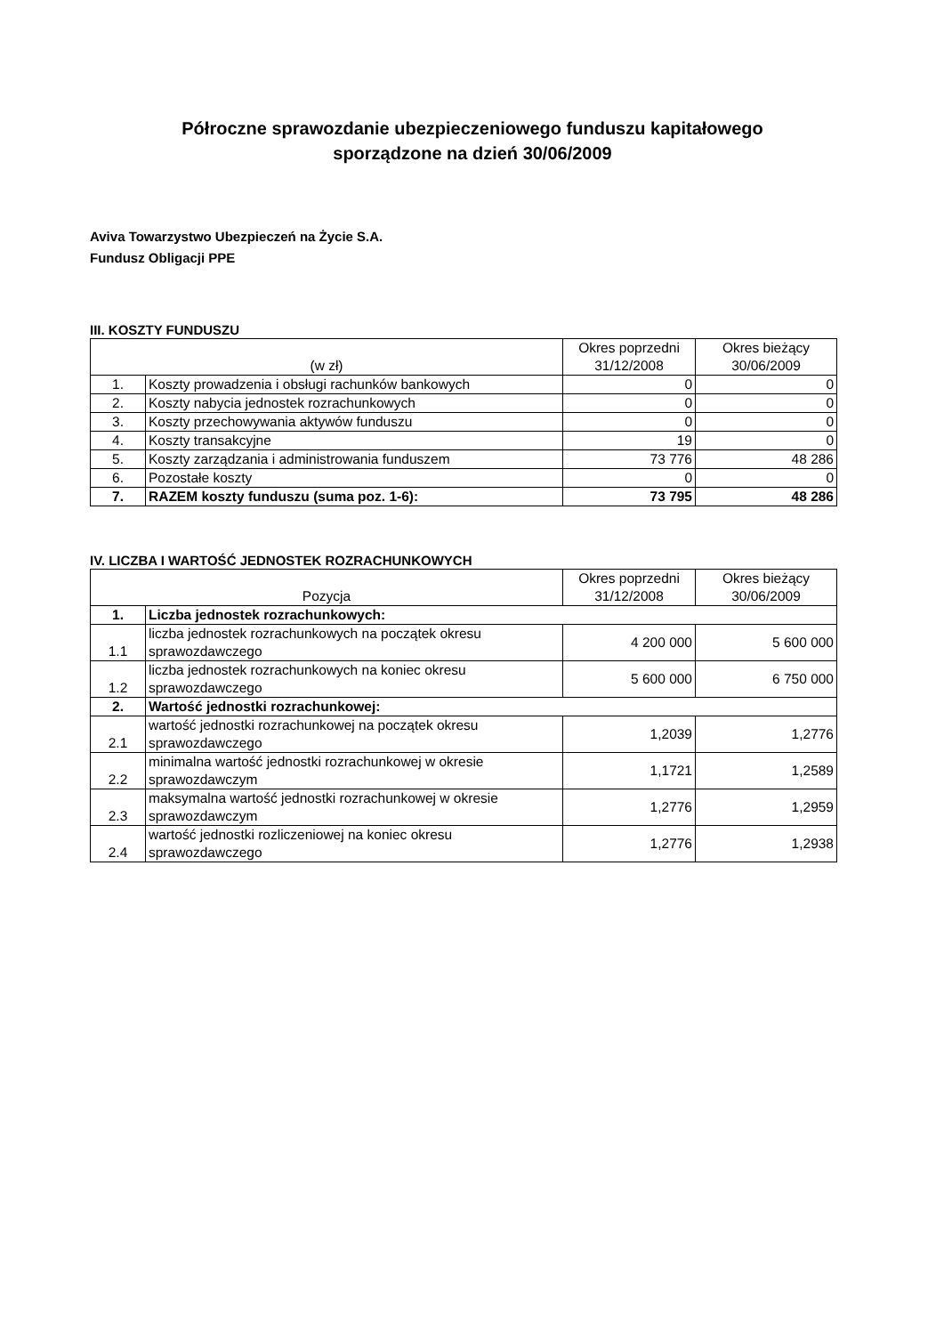Półroczne sprawozdanie ubezpieczeniowego funduszu kapitałowego
sporządzone na dzień 30/06/2009
Aviva Towarzystwo Ubezpieczeń na Życie S.A.
Fundusz Obligacji PPE
III. KOSZTY FUNDUSZU
| (w zł) | | Okres poprzedni 31/12/2008 | Okres bieżący 30/06/2009 |
| --- | --- | --- | --- |
| 1. | Koszty prowadzenia i obsługi rachunków bankowych | 0 | 0 |
| 2. | Koszty nabycia jednostek rozrachunkowych | 0 | 0 |
| 3. | Koszty przechowywania aktywów funduszu | 0 | 0 |
| 4. | Koszty transakcyjne | 19 | 0 |
| 5. | Koszty zarządzania i administrowania funduszem | 73 776 | 48 286 |
| 6. | Pozostałe koszty | 0 | 0 |
| 7. | RAZEM koszty funduszu (suma poz. 1-6): | 73 795 | 48 286 |
IV. LICZBA I WARTOŚĆ JEDNOSTEK ROZRACHUNKOWYCH
| Pozycja | | Okres poprzedni 31/12/2008 | Okres bieżący 30/06/2009 |
| --- | --- | --- | --- |
| 1. | Liczba jednostek rozrachunkowych: | | |
| 1.1 | liczba jednostek rozrachunkowych na początek okresu sprawozdawczego | 4 200 000 | 5 600 000 |
| 1.2 | liczba jednostek rozrachunkowych na koniec okresu sprawozdawczego | 5 600 000 | 6 750 000 |
| 2. | Wartość jednostki rozrachunkowej: | | |
| 2.1 | wartość jednostki rozrachunkowej na początek okresu sprawozdawczego | 1,2039 | 1,2776 |
| 2.2 | minimalna wartość jednostki rozrachunkowej w okresie sprawozdawczym | 1,1721 | 1,2589 |
| 2.3 | maksymalna wartość jednostki rozrachunkowej w okresie sprawozdawczym | 1,2776 | 1,2959 |
| 2.4 | wartość jednostki rozliczeniowej na koniec okresu sprawozdawczego | 1,2776 | 1,2938 |